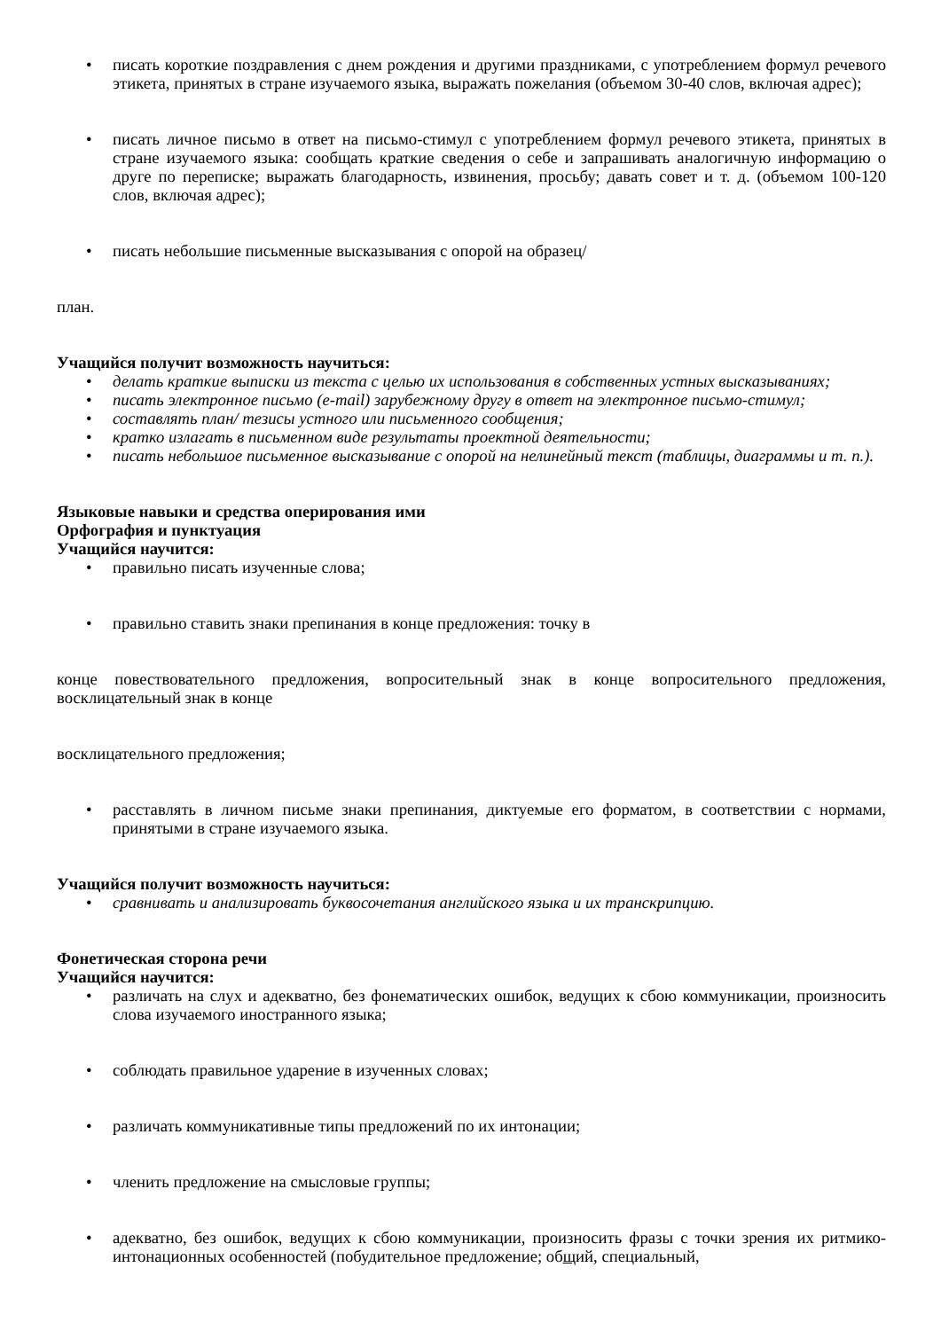• писать короткие поздравления с днем рождения и другими праздниками, с употреблением формул речевого этикета, принятых в стране изучаемого языка, выражать пожелания (объемом 30-40 слов, включая адрес);
• писать личное письмо в ответ на письмо-стимул с употреблением формул речевого этикета, принятых в стране изучаемого языка: сообщать краткие сведения о себе и запрашивать аналогичную информацию о друге по переписке; выражать благодарность, извинения, просьбу; давать совет и т. д. (объемом 100-120 слов, включая адрес);
• писать небольшие письменные высказывания с опорой на образец/
план.
Учащийся получит возможность научиться:
• делать краткие выписки из текста с целью их использования в собственных устных высказываниях;
• писать электронное письмо (e-mail) зарубежному другу в ответ на электронное письмо-стимул;
• составлять план/ тезисы устного или письменного сообщения;
• кратко излагать в письменном виде результаты проектной деятельности;
• писать небольшое письменное высказывание с опорой на нелинейный текст (таблицы, диаграммы и т. п.).
Языковые навыки и средства оперирования ими
Орфография и пунктуация
Учащийся научится:
• правильно писать изученные слова;
• правильно ставить знаки препинания в конце предложения: точку в
конце повествовательного предложения, вопросительный знак в конце вопросительного предложения, восклицательный знак в конце
восклицательного предложения;
• расставлять в личном письме знаки препинания, диктуемые его форматом, в соответствии с нормами, принятыми в стране изучаемого языка.
Учащийся получит возможность научиться:
• сравнивать и анализировать буквосочетания английского языка и их транскрипцию.
Фонетическая сторона речи
Учащийся научится:
• различать на слух и адекватно, без фонематических ошибок, ведущих к сбою коммуникации, произносить слова изучаемого иностранного языка;
• соблюдать правильное ударение в изученных словах;
• различать коммуникативные типы предложений по их интонации;
• членить предложение на смысловые группы;
• адекватно, без ошибок, ведущих к сбою коммуникации, произносить фразы с точки зрения их ритмико-интонационных особенностей (побудительное предложение; общий, специальный,